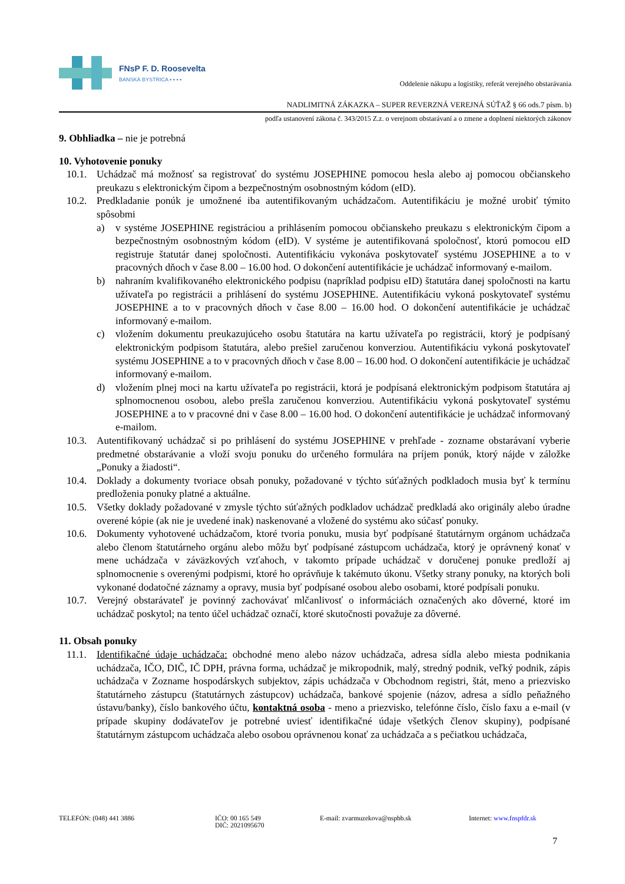FNsP F. D. Roosevelta
BANSKÁ BYSTRICA ▪ ▪ ▪ ▪
Oddelenie nákupu a logistiky, referát verejného obstarávania
NADLIMITNÁ ZÁKAZKA – SUPER REVERZNÁ VEREJNÁ SÚŤAŽ § 66 ods.7 písm. b)
podľa ustanovení zákona č. 343/2015 Z.z. o verejnom obstarávaní a o zmene a doplnení niektorých zákonov
9. Obhliadka – nie je potrebná
10. Vyhotovenie ponuky
10.1. Uchádzač má možnosť sa registrovať do systému JOSEPHINE pomocou hesla alebo aj pomocou občianskeho preukazu s elektronickým čipom a bezpečnostným osobnostným kódom (eID).
10.2. Predkladanie ponúk je umožnené iba autentifikovaným uchádzačom. Autentifikáciu je možné urobiť týmito spôsobmi
a) v systéme JOSEPHINE registráciou a prihlásením pomocou občianskeho preukazu s elektronickým čipom a bezpečnostným osobnostným kódom (eID). V systéme je autentifikovaná spoločnosť, ktorú pomocou eID registruje štatutár danej spoločnosti. Autentifikáciu vykonáva poskytovateľ systému JOSEPHINE a to v pracovných dňoch v čase 8.00 – 16.00 hod. O dokončení autentifikácie je uchádzač informovaný e-mailom.
b) nahraním kvalifikovaného elektronického podpisu (napríklad podpisu eID) štatutára danej spoločnosti na kartu užívateľa po registrácii a prihlásení do systému JOSEPHINE. Autentifikáciu vykoná poskytovateľ systému JOSEPHINE a to v pracovných dňoch v čase 8.00 – 16.00 hod. O dokončení autentifikácie je uchádzač informovaný e-mailom.
c) vložením dokumentu preukazujúceho osobu štatutára na kartu užívateľa po registrácii, ktorý je podpísaný elektronickým podpisom štatutára, alebo prešiel zaručenou konverziou. Autentifikáciu vykoná poskytovateľ systému JOSEPHINE a to v pracovných dňoch v čase 8.00 – 16.00 hod. O dokončení autentifikácie je uchádzač informovaný e-mailom.
d) vložením plnej moci na kartu užívateľa po registrácii, ktorá je podpísaná elektronickým podpisom štatutára aj splnomocnenou osobou, alebo prešla zaručenou konverziou. Autentifikáciu vykoná poskytovateľ systému JOSEPHINE a to v pracovné dni v čase 8.00 – 16.00 hod. O dokončení autentifikácie je uchádzač informovaný e-mailom.
10.3. Autentifikovaný uchádzač si po prihlásení do systému JOSEPHINE v prehľade - zozname obstarávaní vyberie predmetné obstarávanie a vloží svoju ponuku do určeného formulára na príjem ponúk, ktorý nájde v záložke „Ponuky a žiadosti“.
10.4. Doklady a dokumenty tvoriace obsah ponuky, požadované v týchto súťažných podkladoch musia byť k termínu predloženia ponuky platné a aktuálne.
10.5. Všetky doklady požadované v zmysle týchto súťažných podkladov uchádzač predkladá ako originály alebo úradne overené kópie (ak nie je uvedené inak) naskenované a vložené do systému ako súčasť ponuky.
10.6. Dokumenty vyhotovené uchádzačom, ktoré tvoria ponuku, musia byť podpísané štatutárnym orgánom uchádzača alebo členom štatutárneho orgánu alebo môžu byť podpísané zástupcom uchádzača, ktorý je oprávnený konať v mene uchádzača v záväzkových vzťahoch, v takomto prípade uchádzač v doručenej ponuke predloží aj splnomocnenie s overenými podpismi, ktoré ho oprávňuje k takémuto úkonu. Všetky strany ponuky, na ktorých boli vykonané dodatočné záznamy a opravy, musia byť podpísané osobou alebo osobami, ktoré podpísali ponuku.
10.7. Verejný obstarávateľ je povinný zachovávať mlčanlivosť o informáciách označených ako dôverné, ktoré im uchádzač poskytol; na tento účel uchádzač označí, ktoré skutočnosti považuje za dôverné.
11. Obsah ponuky
11.1. Identifikačné údaje uchádzača: obchodné meno alebo názov uchádzača, adresa sídla alebo miesta podnikania uchádzača, IČO, DIČ, IČ DPH, právna forma, uchádzač je mikropodnik, malý, stredný podnik, veľký podnik, zápis uchádzača v Zozname hospodárskych subjektov, zápis uchádzača v Obchodnom registri, štát, meno a priezvisko štatutárneho zástupcu (štatutárnych zástupcov) uchádzača, bankové spojenie (názov, adresa a sídlo peňažného ústavu/banky), číslo bankového účtu, kontaktná osoba - meno a priezvisko, telefónne číslo, číslo faxu a e-mail (v prípade skupiny dodávateľov je potrebné uviesť identifikačné údaje všetkých členov skupiny), podpísané štatutárnym zástupcom uchádzača alebo osobou oprávnenou konať za uchádzača a s pečiatkou uchádzača,
TELEFÓN: (048) 441 3886 IČO: 00 165 549
DIČ: 2021095670 E-mail: zvarmuzekova@nspbb.sk Internet: www.fnspfdr.sk
7